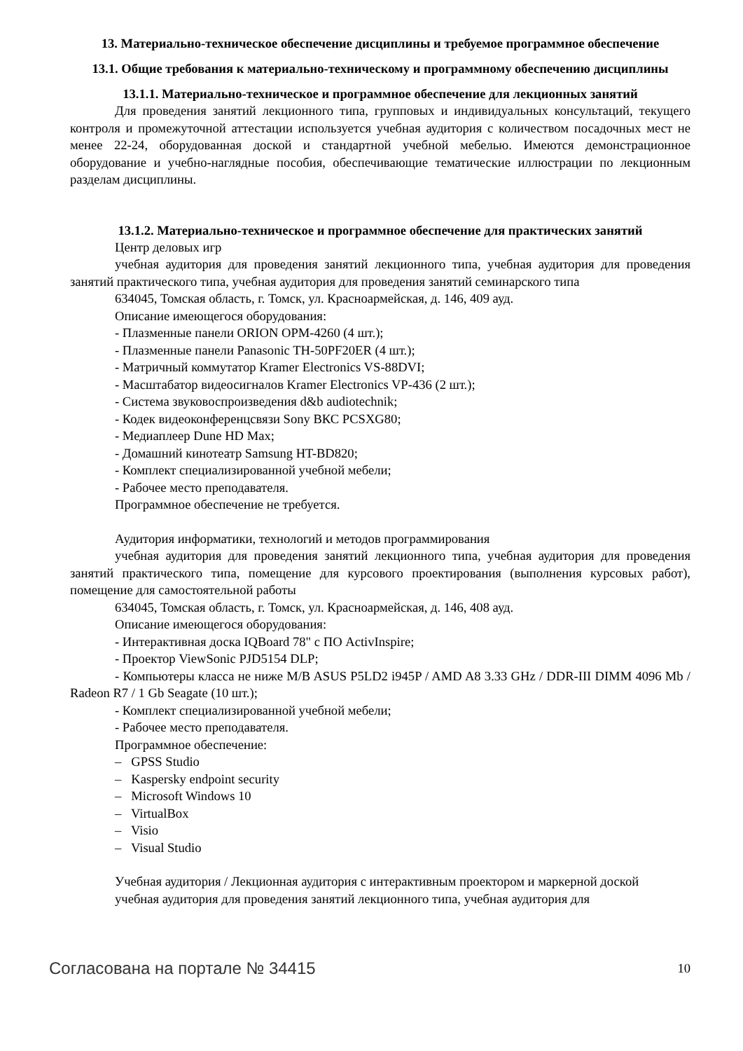13. Материально-техническое обеспечение дисциплины и требуемое программное обеспечение
13.1. Общие требования к материально-техническому и программному обеспечению дисциплины
13.1.1. Материально-техническое и программное обеспечение для лекционных занятий
Для проведения занятий лекционного типа, групповых и индивидуальных консультаций, текущего контроля и промежуточной аттестации используется учебная аудитория с количеством посадочных мест не менее 22-24, оборудованная доской и стандартной учебной мебелью. Имеются демонстрационное оборудование и учебно-наглядные пособия, обеспечивающие тематические иллюстрации по лекционным разделам дисциплины.
13.1.2. Материально-техническое и программное обеспечение для практических занятий
Центр деловых игр
учебная аудитория для проведения занятий лекционного типа, учебная аудитория для проведения занятий практического типа, учебная аудитория для проведения занятий семинарского типа
634045, Томская область, г. Томск, ул. Красноармейская, д. 146, 409 ауд.
Описание имеющегося оборудования:
- Плазменные панели ORION OPM-4260 (4 шт.);
- Плазменные панели Panasonic TH-50PF20ER (4 шт.);
- Матричный коммутатор Kramer Electronics VS-88DVI;
- Масштабатор видеосигналов Kramer Electronics VP-436 (2 шт.);
- Система звуковоспроизведения d&b audiotechnik;
- Кодек видеоконференцсвязи Sony ВКС PCSXG80;
- Медиаплеер Dune HD Max;
- Домашний кинотеатр Samsung HT-BD820;
- Комплект специализированной учебной мебели;
- Рабочее место преподавателя.
Программное обеспечение не требуется.
Аудитория информатики, технологий и методов программирования
учебная аудитория для проведения занятий лекционного типа, учебная аудитория для проведения занятий практического типа, помещение для курсового проектирования (выполнения курсовых работ), помещение для самостоятельной работы
634045, Томская область, г. Томск, ул. Красноармейская, д. 146, 408 ауд.
Описание имеющегося оборудования:
- Интерактивная доска IQBoard 78" с ПО ActivInspire;
- Проектор ViewSonic PJD5154 DLP;
- Компьютеры класса не ниже M/B ASUS P5LD2 i945P / AMD A8 3.33 GHz / DDR-III DIMM 4096 Mb / Radeon R7 / 1 Gb Seagate (10 шт.);
- Комплект специализированной учебной мебели;
- Рабочее место преподавателя.
Программное обеспечение:
– GPSS Studio
– Kaspersky endpoint security
– Microsoft Windows 10
– VirtualBox
– Visio
– Visual Studio
Учебная аудитория / Лекционная аудитория с интерактивным проектором и маркерной доской
учебная аудитория для проведения занятий лекционного типа, учебная аудитория для
Согласована на портале № 34415 10